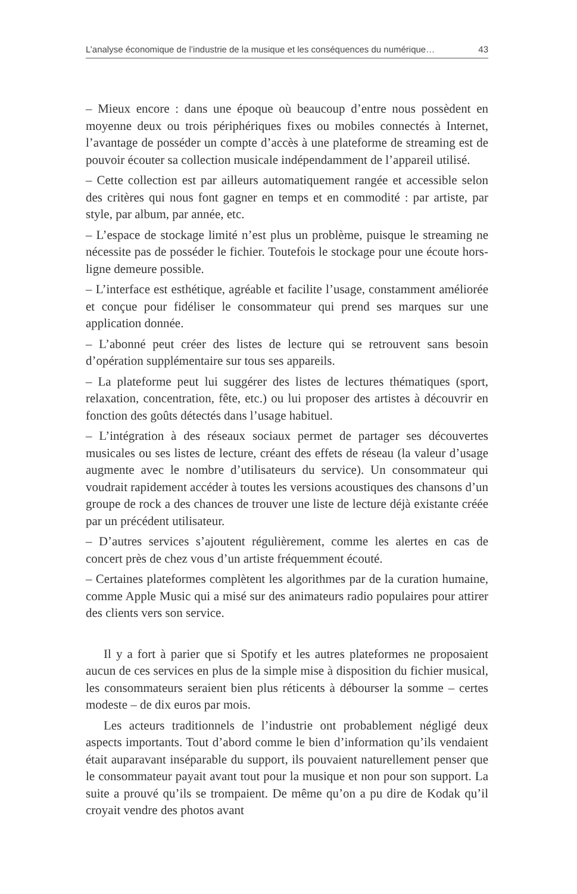L’analyse économique de l’industrie de la musique et les conséquences du numérique… 43
– Mieux encore : dans une époque où beaucoup d’entre nous possèdent en moyenne deux ou trois périphériques fixes ou mobiles connectés à Internet, l’avantage de posséder un compte d’accès à une plateforme de streaming est de pouvoir écouter sa collection musicale indépendamment de l’appareil utilisé.
– Cette collection est par ailleurs automatiquement rangée et accessible selon des critères qui nous font gagner en temps et en commodité : par artiste, par style, par album, par année, etc.
– L’espace de stockage limité n’est plus un problème, puisque le streaming ne nécessite pas de posséder le fichier. Toutefois le stockage pour une écoute hors-ligne demeure possible.
– L’interface est esthétique, agréable et facilite l’usage, constamment améliorée et conçue pour fidéliser le consommateur qui prend ses marques sur une application donnée.
– L’abonné peut créer des listes de lecture qui se retrouvent sans besoin d’opération supplémentaire sur tous ses appareils.
– La plateforme peut lui suggérer des listes de lectures thématiques (sport, relaxation, concentration, fête, etc.) ou lui proposer des artistes à découvrir en fonction des goûts détectés dans l’usage habituel.
– L’intégration à des réseaux sociaux permet de partager ses découvertes musicales ou ses listes de lecture, créant des effets de réseau (la valeur d’usage augmente avec le nombre d’utilisateurs du service). Un consommateur qui voudrait rapidement accéder à toutes les versions acoustiques des chansons d’un groupe de rock a des chances de trouver une liste de lecture déjà existante créée par un précédent utilisateur.
– D’autres services s’ajoutent régulièrement, comme les alertes en cas de concert près de chez vous d’un artiste fréquemment écouté.
– Certaines plateformes complètent les algorithmes par de la curation humaine, comme Apple Music qui a misé sur des animateurs radio populaires pour attirer des clients vers son service.
Il y a fort à parier que si Spotify et les autres plateformes ne proposaient aucun de ces services en plus de la simple mise à disposition du fichier musical, les consommateurs seraient bien plus réticents à débourser la somme – certes modeste – de dix euros par mois.
Les acteurs traditionnels de l’industrie ont probablement négligé deux aspects importants. Tout d’abord comme le bien d’information qu’ils vendaient était auparavant inséparable du support, ils pouvaient naturellement penser que le consommateur payait avant tout pour la musique et non pour son support. La suite a prouvé qu’ils se trompaient. De même qu’on a pu dire de Kodak qu’il croyait vendre des photos avant